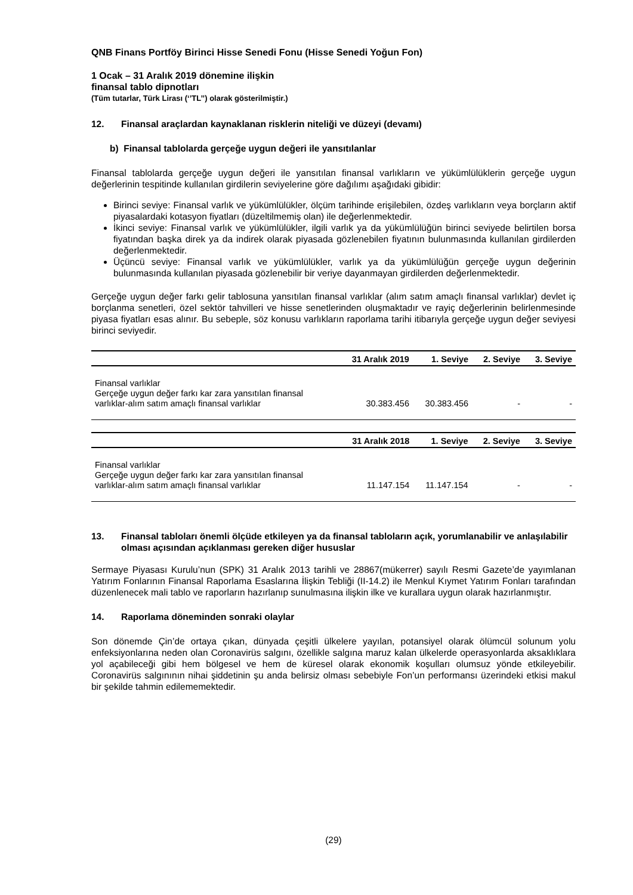QNB Finans Portföy Birinci Hisse Senedi Fonu (Hisse Senedi Yoğun Fon)
1 Ocak – 31 Aralık 2019 dönemine ilişkin
finansal tablo dipnotları
(Tüm tutarlar, Türk Lirası (‘’TL’’) olarak gösterilmiştir.)
12. Finansal araçlardan kaynaklanan risklerin niteliği ve düzeyi (devamı)
b) Finansal tablolarda gerçeğe uygun değeri ile yansıtılanlar
Finansal tablolarda gerçeğe uygun değeri ile yansıtılan finansal varlıkların ve yükümlülüklerin gerçeğe uygun değerlerinin tespitinde kullanılan girdilerin seviyelerine göre dağılımı aşağıdaki gibidir:
Birinci seviye: Finansal varlık ve yükümlülükler, ölçüm tarihinde erişilebilen, özdeş varlıkların veya borçların aktif piyasalardaki kotasyon fiyatları (düzeltilmemiş olan) ile değerlenmektedir.
İkinci seviye: Finansal varlık ve yükümlülükler, ilgili varlık ya da yükümlülüğün birinci seviyede belirtilen borsa fiyatından başka direk ya da indirek olarak piyasada gözlenebilen fiyatının bulunmasında kullanılan girdilerden değerlenmektedir.
Üçüncü seviye: Finansal varlık ve yükümlülükler, varlık ya da yükümlülüğün gerçeğe uygun değerinin bulunmasında kullanılan piyasada gözlenebilir bir veriye dayanmayan girdilerden değerlenmektedir.
Gerçeğe uygun değer farkı gelir tablosuna yansıtılan finansal varlıklar (alım satım amaçlı finansal varlıklar) devlet iç borçlanma senetleri, özel sektör tahvilleri ve hisse senetlerinden oluşmaktadır ve rayiç değerlerinin belirlenmesinde piyasa fiyatları esas alınır. Bu sebeple, söz konusu varlıkların raporlama tarihi itibarıyla gerçeğe uygun değer seviyesi birinci seviyedir.
| | 31 Aralık 2019 | 1. Seviye | 2. Seviye | 3. Seviye |
| --- | --- | --- | --- | --- |
| Finansal varlıklar Gerçeğe uygun değer farkı kar zara yansıtılan finansal varlıklar-alım satım amaçlı finansal varlıklar | 30.383.456 | 30.383.456 | - | - |
| | 31 Aralık 2018 | 1. Seviye | 2. Seviye | 3. Seviye |
| --- | --- | --- | --- | --- |
| Finansal varlıklar Gerçeğe uygun değer farkı kar zara yansıtılan finansal varlıklar-alım satım amaçlı finansal varlıklar | 11.147.154 | 11.147.154 | - | - |
13. Finansal tabloları önemli ölçüde etkileyen ya da finansal tabloların açık, yorumlanabilir ve anlaşılabilir olması açısından açıklanması gereken diğer hususlar
Sermaye Piyasası Kurulu’nun (SPK) 31 Aralık 2013 tarihli ve 28867(mükerrer) sayılı Resmi Gazete’de yayımlanan Yatırım Fonlarının Finansal Raporlama Esaslarına İlişkin Tebliği (II-14.2) ile Menkul Kıymet Yatırım Fonları tarafından düzenlenecek mali tablo ve raporların hazırlanıp sunulmasına ilişkin ilke ve kurallara uygun olarak hazırlanmıştır.
14. Raporlama döneminden sonraki olaylar
Son dönemde Çin’de ortaya çıkan, dünyada çeşitli ülkelere yayılan, potansiyel olarak ölümcül solunum yolu enfeksiyonlarına neden olan Coronavirüs salgını, özellikle salgına maruz kalan ülkelerde operasyonlarda aksaklıklara yol açabileceği gibi hem bölgesel ve hem de küresel olarak ekonomik koşulları olumsuz yönde etkileyebilir. Coronavirüs salgınının nihai şiddetinin şu anda belirsiz olması sebebiyle Fon’un performansı üzerindeki etkisi makul bir şekilde tahmin edilememektedir.
(29)